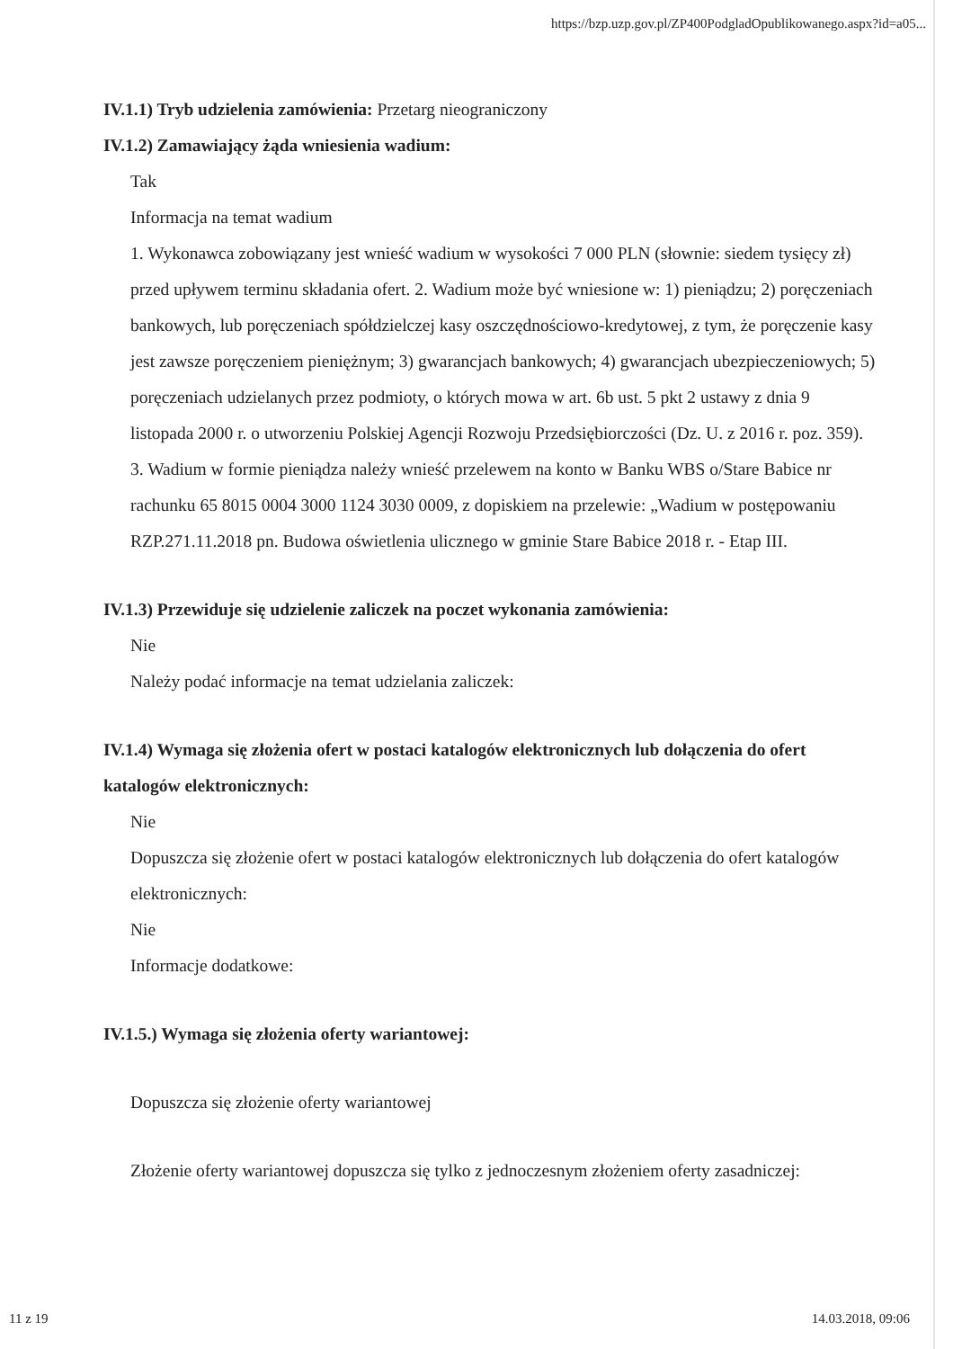https://bzp.uzp.gov.pl/ZP400PodgladOpublikowanego.aspx?id=a05...
IV.1.1) Tryb udzielenia zamówienia: Przetarg nieograniczony
IV.1.2) Zamawiający żąda wniesienia wadium:
Tak
Informacja na temat wadium
1. Wykonawca zobowiązany jest wnieść wadium w wysokości 7 000 PLN (słownie: siedem tysięcy zł) przed upływem terminu składania ofert. 2. Wadium może być wniesione w: 1) pieniądzu; 2) poręczeniach bankowych, lub poręczeniach spółdzielczej kasy oszczędnościowo-kredytowej, z tym, że poręczenie kasy jest zawsze poręczeniem pieniężnym; 3) gwarancjach bankowych; 4) gwarancjach ubezpieczeniowych; 5) poręczeniach udzielanych przez podmioty, o których mowa w art. 6b ust. 5 pkt 2 ustawy z dnia 9 listopada 2000 r. o utworzeniu Polskiej Agencji Rozwoju Przedsiębiorczości (Dz. U. z 2016 r. poz. 359). 3. Wadium w formie pieniądza należy wnieść przelewem na konto w Banku WBS o/Stare Babice nr rachunku 65 8015 0004 3000 1124 3030 0009, z dopiskiem na przelewie: „Wadium w postępowaniu RZP.271.11.2018 pn. Budowa oświetlenia ulicznego w gminie Stare Babice 2018 r. - Etap III.
IV.1.3) Przewiduje się udzielenie zaliczek na poczet wykonania zamówienia:
Nie
Należy podać informacje na temat udzielania zaliczek:
IV.1.4) Wymaga się złożenia ofert w postaci katalogów elektronicznych lub dołączenia do ofert katalogów elektronicznych:
Nie
Dopuszcza się złożenie ofert w postaci katalogów elektronicznych lub dołączenia do ofert katalogów elektronicznych:
Nie
Informacje dodatkowe:
IV.1.5.) Wymaga się złożenia oferty wariantowej:
Dopuszcza się złożenie oferty wariantowej
Złożenie oferty wariantowej dopuszcza się tylko z jednoczesnym złożeniem oferty zasadniczej:
11 z 19 14.03.2018, 09:06